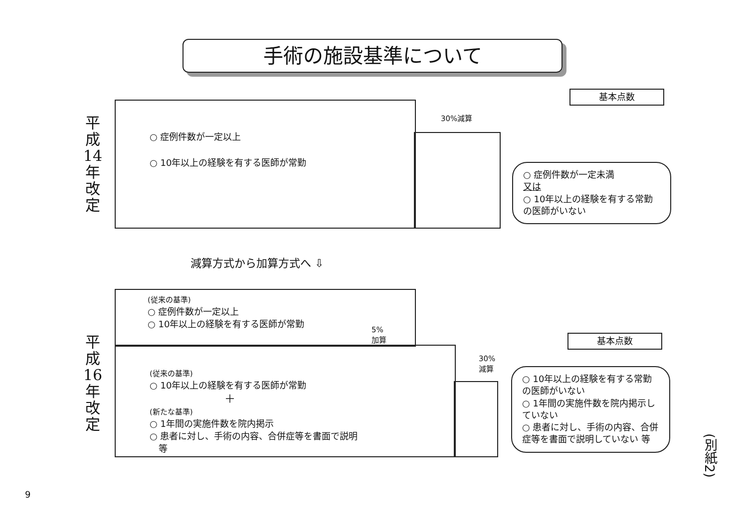手術の施設基準について
平
成
14
年
改
定
基本点数
30%減算
○ 症例件数が一定以上
○ 10年以上の経験を有する医師が常勤
○ 症例件数が一定未満
又は
○ 10年以上の経験を有する常勤の医師がいない
減算方式から加算方式へ ⇩
平
成
16
年
改
定
基本点数
(従来の基準)
○ 症例件数が一定以上
○ 10年以上の経験を有する医師が常勤
5%
加算
30%
減算
(従来の基準)
○ 10年以上の経験を有する医師が常勤
＋
(新たな基準)
○ 1年間の実施件数を院内掲示
○ 患者に対し、手術の内容、合併症等を書面で説明
　等
○ 10年以上の経験を有する常勤の医師がいない
○ 1年間の実施件数を院内掲示していない
○ 患者に対し、手術の内容、合併症等を書面で説明していない 等
(別紙2)
9